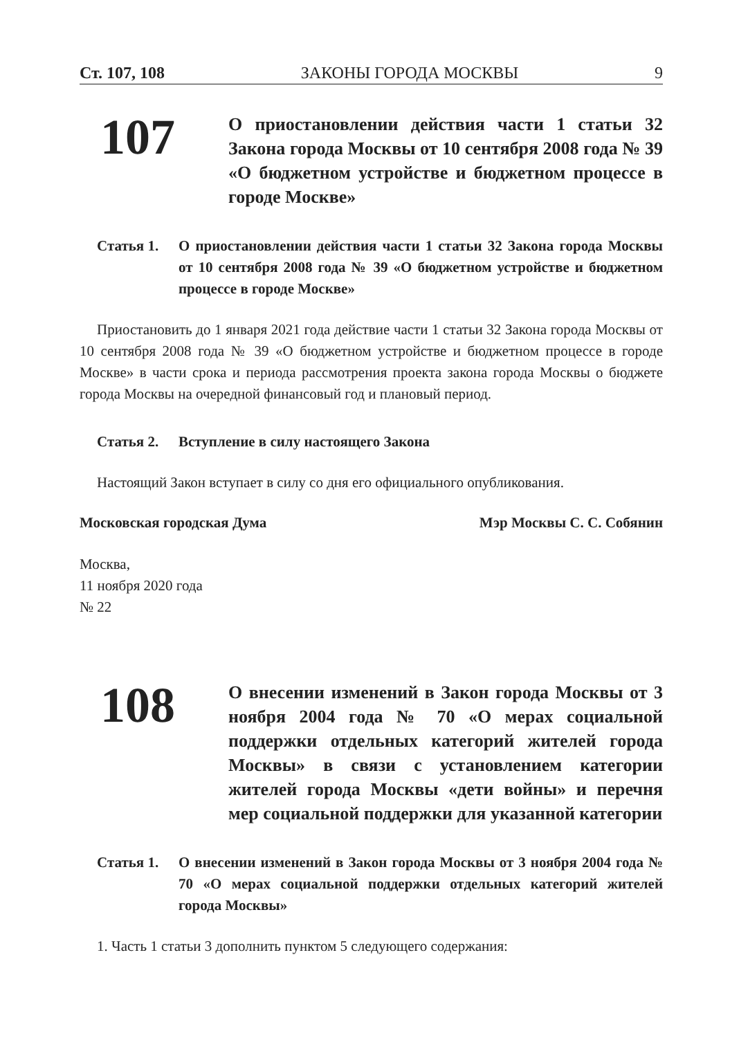Ст. 107, 108 ЗАКОНЫ ГОРОДА МОСКВЫ 9
107
О приостановлении действия части 1 статьи 32 Закона города Москвы от 10 сентября 2008 года № 39 «О бюджетном устройстве и бюджетном процессе в городе Москве»
Статья 1. О приостановлении действия части 1 статьи 32 Закона города Москвы от 10 сентября 2008 года № 39 «О бюджетном устройстве и бюджетном процессе в городе Москве»
Приостановить до 1 января 2021 года действие части 1 статьи 32 Закона города Москвы от 10 сентября 2008 года № 39 «О бюджетном устройстве и бюджетном процессе в городе Москве» в части срока и периода рассмотрения проекта закона города Москвы о бюджете города Москвы на очередной финансовый год и плановый период.
Статья 2. Вступление в силу настоящего Закона
Настоящий Закон вступает в силу со дня его официального опубликования.
Московская городская Дума Мэр Москвы С. С. Собянин
Москва,
11 ноября 2020 года
№ 22
108
О внесении изменений в Закон города Москвы от 3 ноября 2004 года № 70 «О мерах социальной поддержки отдельных категорий жителей города Москвы» в связи с установлением категории жителей города Москвы «дети войны» и перечня мер социальной поддержки для указанной категории
Статья 1. О внесении изменений в Закон города Москвы от 3 ноября 2004 года № 70 «О мерах социальной поддержки отдельных категорий жителей города Москвы»
1. Часть 1 статьи 3 дополнить пунктом 5 следующего содержания: